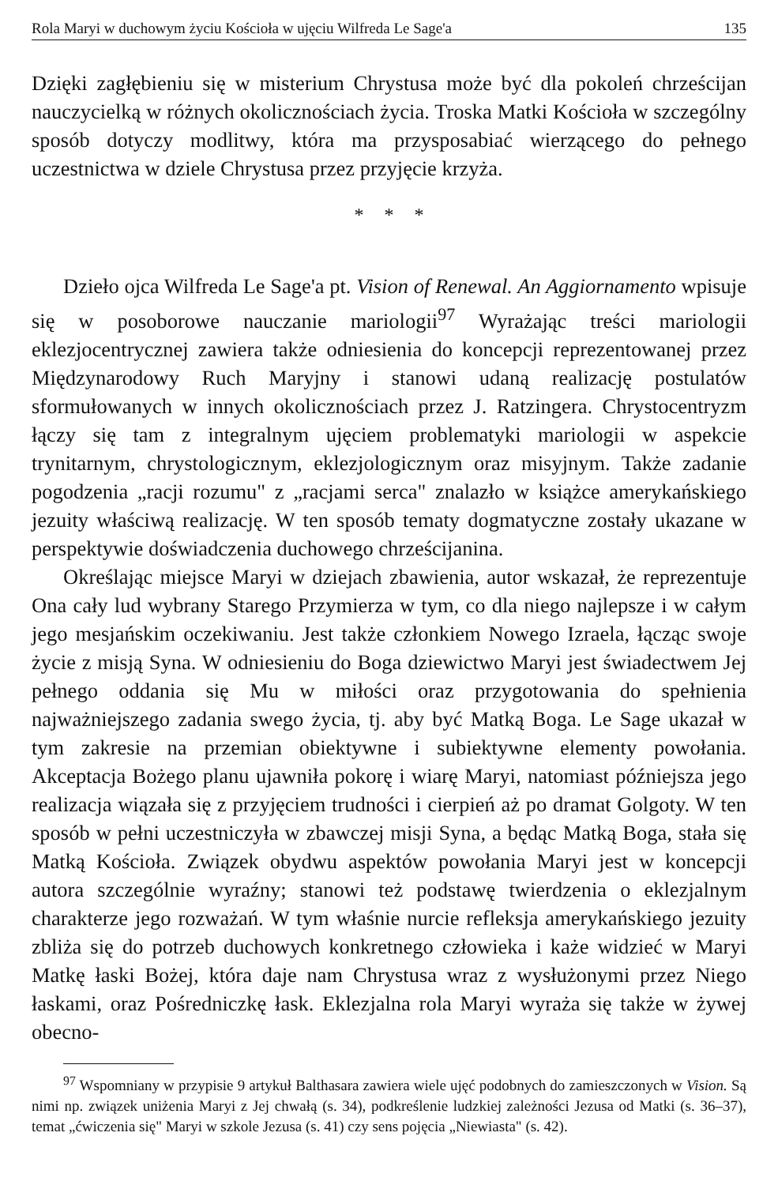Rola Maryi w duchowym życiu Kościoła w ujęciu Wilfreda Le Sage'a 135
Dzięki zagłębieniu się w misterium Chrystusa może być dla pokoleń chrześcijan nauczycielką w różnych okolicznościach życia. Troska Matki Kościoła w szczególny sposób dotyczy modlitwy, która ma przysposabiać wierzącego do pełnego uczestnictwa w dziele Chrystusa przez przyjęcie krzyża.
* * *
Dzieło ojca Wilfreda Le Sage'a pt. Vision of Renewal. An Aggiornamento wpisuje się w posoborowe nauczanie mariologii<sup>97</sup> Wyrażając treści mariologii eklezjocentrycznej zawiera także odniesienia do koncepcji reprezentowanej przez Międzynarodowy Ruch Maryjny i stanowi udaną realizację postulatów sformułowanych w innych okolicznościach przez J. Ratzingera. Chrystocentryzm łączy się tam z integralnym ujęciem problematyki mariologii w aspekcie trynitarnym, chrystologicznym, eklezjologicznym oraz misyjnym. Także zadanie pogodzenia „racji rozumu" z „racjami serca" znalazło w książce amerykańskiego jezuity właściwą realizację. W ten sposób tematy dogmatyczne zostały ukazane w perspektywie doświadczenia duchowego chrześcijanina.
Określając miejsce Maryi w dziejach zbawienia, autor wskazał, że reprezentuje Ona cały lud wybrany Starego Przymierza w tym, co dla niego najlepsze i w całym jego mesjańskim oczekiwaniu. Jest także członkiem Nowego Izraela, łącząc swoje życie z misją Syna. W odniesieniu do Boga dziewictwo Maryi jest świadectwem Jej pełnego oddania się Mu w miłości oraz przygotowania do spełnienia najważniejszego zadania swego życia, tj. aby być Matką Boga. Le Sage ukazał w tym zakresie na przemian obiektywne i subiektywne elementy powołania. Akceptacja Bożego planu ujawniła pokorę i wiarę Maryi, natomiast późniejsza jego realizacja wiązała się z przyjęciem trudności i cierpień aż po dramat Golgoty. W ten sposób w pełni uczestniczyła w zbawczej misji Syna, a będąc Matką Boga, stała się Matką Kościoła. Związek obydwu aspektów powołania Maryi jest w koncepcji autora szczególnie wyraźny; stanowi też podstawę twierdzenia o eklezjalnym charakterze jego rozważań. W tym właśnie nurcie refleksja amerykańskiego jezuity zbliża się do potrzeb duchowych konkretnego człowieka i każe widzieć w Maryi Matkę łaski Bożej, która daje nam Chrystusa wraz z wysłużonymi przez Niego łaskami, oraz Pośredniczkę łask. Eklezjalna rola Maryi wyraża się także w żywej obecno-
<sup>97</sup> Wspomniany w przypisie 9 artykuł Balthasara zawiera wiele ujęć podobnych do zamieszczonych w Vision. Są nimi np. związek uniżenia Maryi z Jej chwałą (s. 34), podkreślenie ludzkiej zależności Jezusa od Matki (s. 36–37), temat „ćwiczenia się" Maryi w szkole Jezusa (s. 41) czy sens pojęcia „Niewiasta" (s. 42).